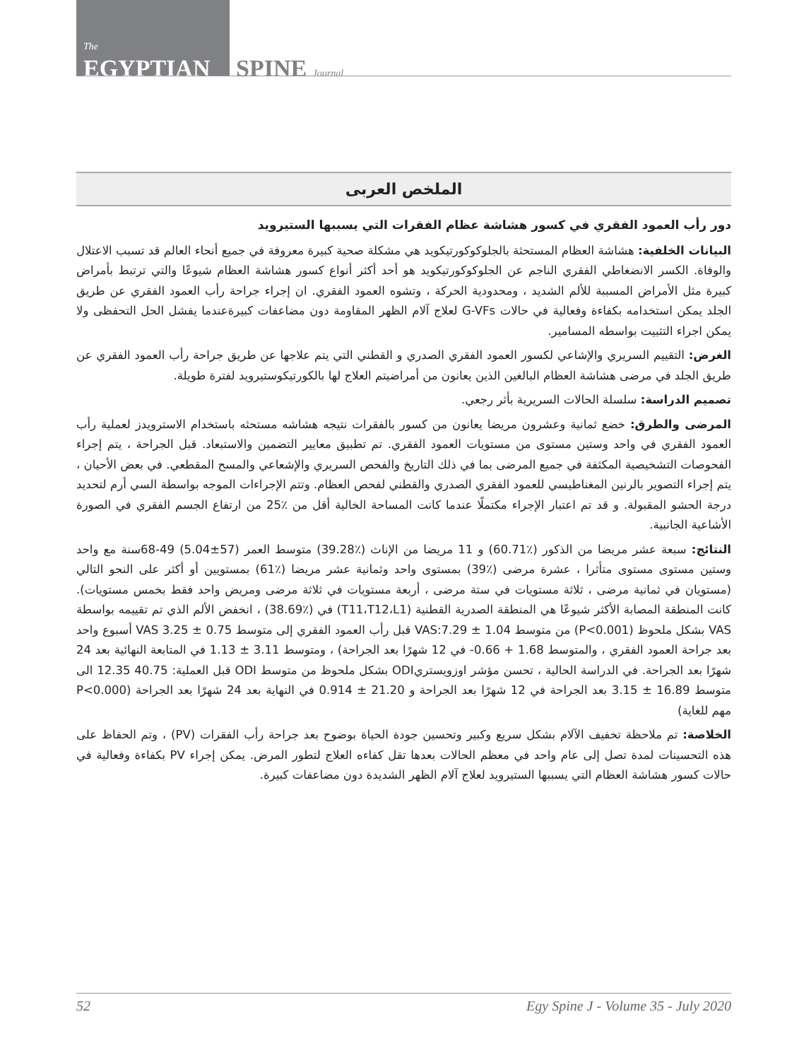The
EGYPTIAN SPINE Journal
الملخص العربى
دور رأب العمود الفقري في كسور هشاشة عظام الفقرات التي يسببها الستيرويد
البيانات الخلفية: هشاشة العظام المستحثة بالجلوكوكورتيكويد هي مشكلة صحية كبيرة معروفة في جميع أنحاء العالم قد تسبب الاعتلال والوفاة. الكسر الانضغاطي الفقري الناجم عن الجلوكوكورتيكويد هو أحد أكثر أنواع كسور هشاشة العظام شيوعًا والتي ترتبط بأمراض كبيرة مثل الأمراض المسببة للألم الشديد ، ومحدودية الحركة ، وتشوه العمود الفقري. ان إجراء جراحة رأب العمود الفقري عن طريق الجلد يمكن استخدامه بكفاءة وفعالية في حالات G-VFs لعلاج آلام الظهر المقاومة دون مضاعفات كبيرةعندما يفشل الحل التحفظى ولا يمكن اجراء التثبيت بواسطه المسامير.
الغرض: التقييم السريري والإشاعي لكسور العمود الفقري الصدري و القطني التي يتم علاجها عن طريق جراحة رأب العمود الفقري عن طريق الجلد في مرضى هشاشة العظام البالغين الذين يعانون من أمراضيتم العلاج لها بالكورتيكوستيرويد لفترة طويلة.
تصميم الدراسة: سلسلة الحالات السريرية بأثر رجعي.
المرضى والطرق: خضع ثمانية وعشرون مريضا يعانون من كسور بالفقرات نتيجه هشاشه مستحثه باستخدام الاسترويدز لعملية رأب العمود الفقري في واحد وستين مستوى من مستويات العمود الفقري. تم تطبيق معايير التضمين والاستبعاد. قبل الجراحة ، يتم إجراء الفحوصات التشخيصية المكثفة في جميع المرضى بما في ذلك التاريخ والفحص السريري والإشعاعي والمسح المقطعي. في بعض الأحيان ، يتم إجراء التصوير بالرنين المغناطيسي للعمود الفقري الصدري والقطني لفحص العظام. وتتم الإجراءات الموجه بواسطة السي أرم لتحديد درجة الحشو المقبولة. و قد تم اعتبار الإجراء مكتملًا عندما كانت المساحة الخالية أقل من ٪25 من ارتفاع الجسم الفقري في الصورة الأشاعية الجانبية.
النتائج: سبعة عشر مريضا من الذكور (٪60.71) و 11 مريضا من الإناث (٪39.28) متوسط العمر (57±5.04) 49-68سنة مع واحد وستين مستوى مستوى متأثرا ، عشرة مرضى (٪39) بمستوى واحد وثمانية عشر مريضا (٪61) بمستويين أو أكثر على النحو التالي (مستويان في ثمانية مرضى ، ثلاثة مستويات في ستة مرضى ، أربعة مستويات في ثلاثة مرضى ومريض واحد فقط بخمس مستويات). كانت المنطقة المصابة الأكثر شيوعًا هي المنطقة الصدرية القطنية (T11،T12،L1) في (٪38.69) ، انخفض الألم الذي تم تقييمه بواسطة VAS بشكل ملحوظ (P<0.001) من متوسط VAS:7.29 ± 1.04 قبل رأب العمود الفقري إلى متوسط VAS 3.25 ± 0.75 أسبوع واحد بعد جراحة العمود الفقري ، والمتوسط 1.68 + 0.66- في 12 شهرًا بعد الجراحة) ، ومتوسط 3.11 ± 1.13 في المتابعة النهائية بعد 24 شهرًا بعد الجراحة. في الدراسة الحالية ، تحسن مؤشر اوزويستريODI بشكل ملحوظ من متوسط ODI قبل العملية: 40.75 12.35 الى متوسط 16.89 ± 3.15 بعد الجراحة في 12 شهرًا بعد الجراحة و 21.20 ± 0.914 في النهاية بعد 24 شهرًا بعد الجراحة (P<0.000 مهم للغاية)
الخلاصة: تم ملاحظة تخفيف الآلام بشكل سريع وكبير وتحسين جودة الحياة بوضوح بعد جراحة رأب الفقرات (PV) ، وتم الحفاظ على هذه التحسينات لمدة تصل إلى عام واحد في معظم الحالات بعدها تقل كفاءه العلاج لتطور المرض. يمكن إجراء PV بكفاءة وفعالية في حالات كسور هشاشة العظام التي يسببها الستيرويد لعلاج آلام الظهر الشديدة دون مضاعفات كبيرة.
52 Egy Spine J - Volume 35 - July 2020